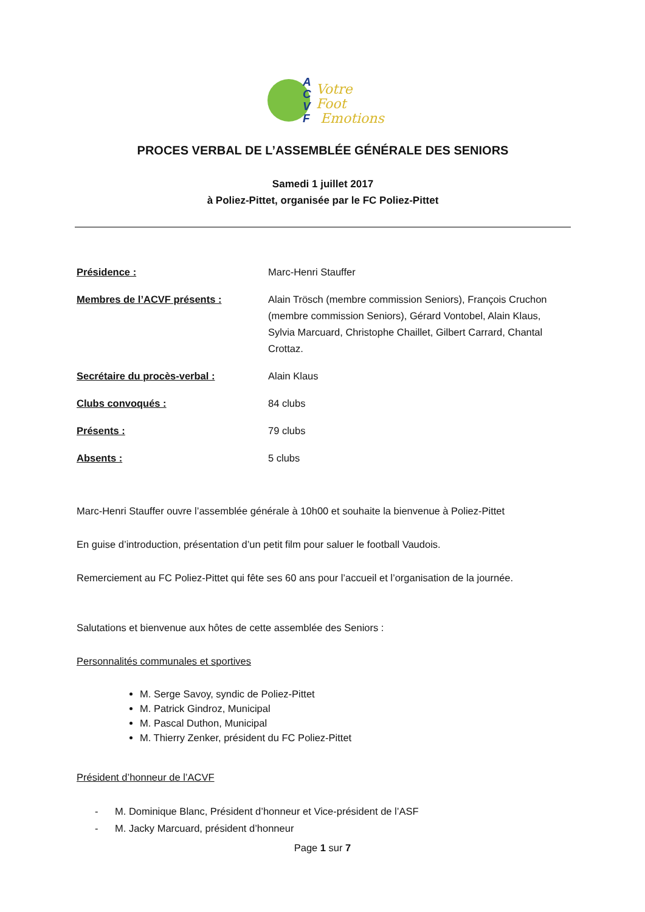A
C
V
F
Votre Foot
Emotions
PROCES VERBAL DE L’ASSEMBLÉE GÉNÉRALE DES SENIORS
Samedi 1 juillet 2017
à Poliez-Pittet, organisée par le FC Poliez-Pittet
Présidence : Marc-Henri Stauffer
Membres de l’ACVF présents : Alain Trösch (membre commission Seniors), François Cruchon (membre commission Seniors), Gérard Vontobel, Alain Klaus, Sylvia Marcuard, Christophe Chaillet, Gilbert Carrard, Chantal Crottaz.
Secrétaire du procès-verbal : Alain Klaus
Clubs convoqués : 84 clubs
Présents : 79 clubs
Absents : 5 clubs
Marc-Henri Stauffer ouvre l’assemblée générale à 10h00 et souhaite la bienvenue à Poliez-Pittet
En guise d’introduction, présentation d’un petit film pour saluer le football Vaudois.
Remerciement au FC Poliez-Pittet qui fête ses 60 ans pour l’accueil et l’organisation de la journée.
Salutations et bienvenue aux hôtes de cette assemblée des Seniors :
Personnalités communales et sportives
M. Serge Savoy, syndic de Poliez-Pittet
M. Patrick Gindroz, Municipal
M. Pascal Duthon, Municipal
M. Thierry Zenker, président du FC Poliez-Pittet
Président d’honneur de l’ACVF
- M. Dominique Blanc, Président d’honneur et Vice-président de l’ASF
- M. Jacky Marcuard, président d’honneur
Page 1 sur 7